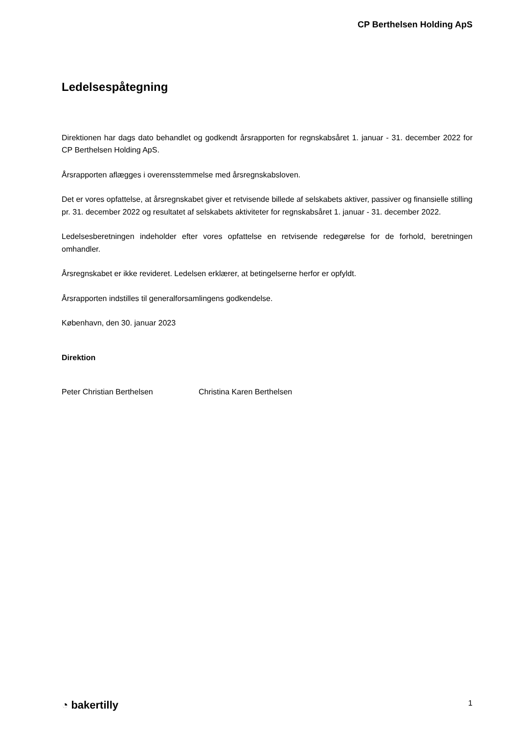CP Berthelsen Holding ApS
Ledelsespåtegning
Direktionen har dags dato behandlet og godkendt årsrapporten for regnskabsåret 1. januar - 31. december 2022 for CP Berthelsen Holding ApS.
Årsrapporten aflægges i overensstemmelse med årsregnskabsloven.
Det er vores opfattelse, at årsregnskabet giver et retvisende billede af selskabets aktiver, passiver og finansielle stilling pr. 31. december 2022 og resultatet af selskabets aktiviteter for regnskabsåret 1. januar - 31. december 2022.
Ledelsesberetningen indeholder efter vores opfattelse en retvisende redegørelse for de forhold, beretningen omhandler.
Årsregnskabet er ikke revideret. Ledelsen erklærer, at betingelserne herfor er opfyldt.
Årsrapporten indstilles til generalforsamlingens godkendelse.
København, den 30. januar 2023
Direktion
Peter Christian Berthelsen Christina Karen Berthelsen
◔ bakertilly 1